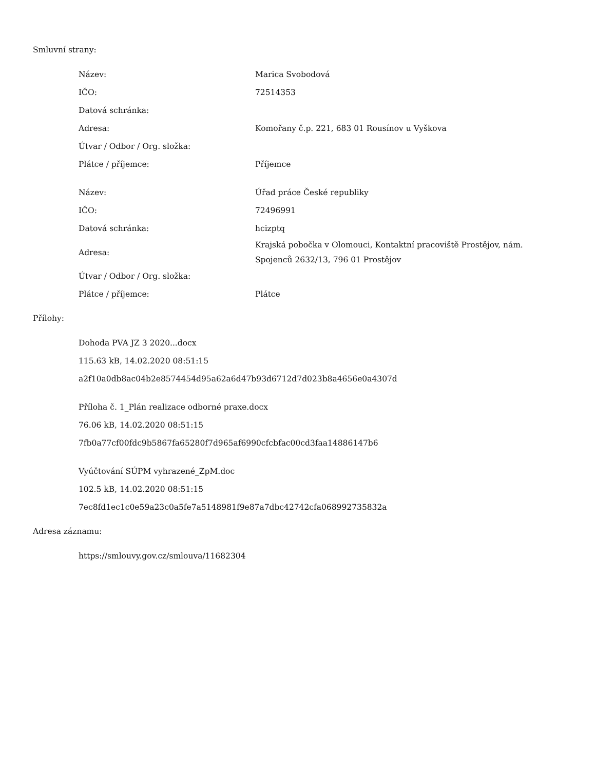Smluvní strany:
| Název: | Marica Svobodová |
| IČO: | 72514353 |
| Datová schránka: | |
| Adresa: | Komořany č.p. 221, 683 01 Rousínov u Vyškova |
| Útvar / Odbor / Org. složka: | |
| Plátce / příjemce: | Příjemce |
| Název: | Úřad práce České republiky |
| IČO: | 72496991 |
| Datová schránka: | hcizptq |
| Adresa: | Krajská pobočka v Olomouci, Kontaktní pracoviště Prostějov, nám. Spojenců 2632/13, 796 01 Prostějov |
| Útvar / Odbor / Org. složka: | |
| Plátce / příjemce: | Plátce |
Přílohy:
Dohoda PVA JZ 3 2020...docx
115.63 kB, 14.02.2020 08:51:15
a2f10a0db8ac04b2e8574454d95a62a6d47b93d6712d7d023b8a4656e0a4307d
Příloha č. 1_Plán realizace odborné praxe.docx
76.06 kB, 14.02.2020 08:51:15
7fb0a77cf00fdc9b5867fa65280f7d965af6990cfcbfac00cd3faa14886147b6
Vyúčtování SÚPM vyhrazené_ZpM.doc
102.5 kB, 14.02.2020 08:51:15
7ec8fd1ec1c0e59a23c0a5fe7a5148981f9e87a7dbc42742cfa068992735832a
Adresa záznamu:
https://smlouvy.gov.cz/smlouva/11682304